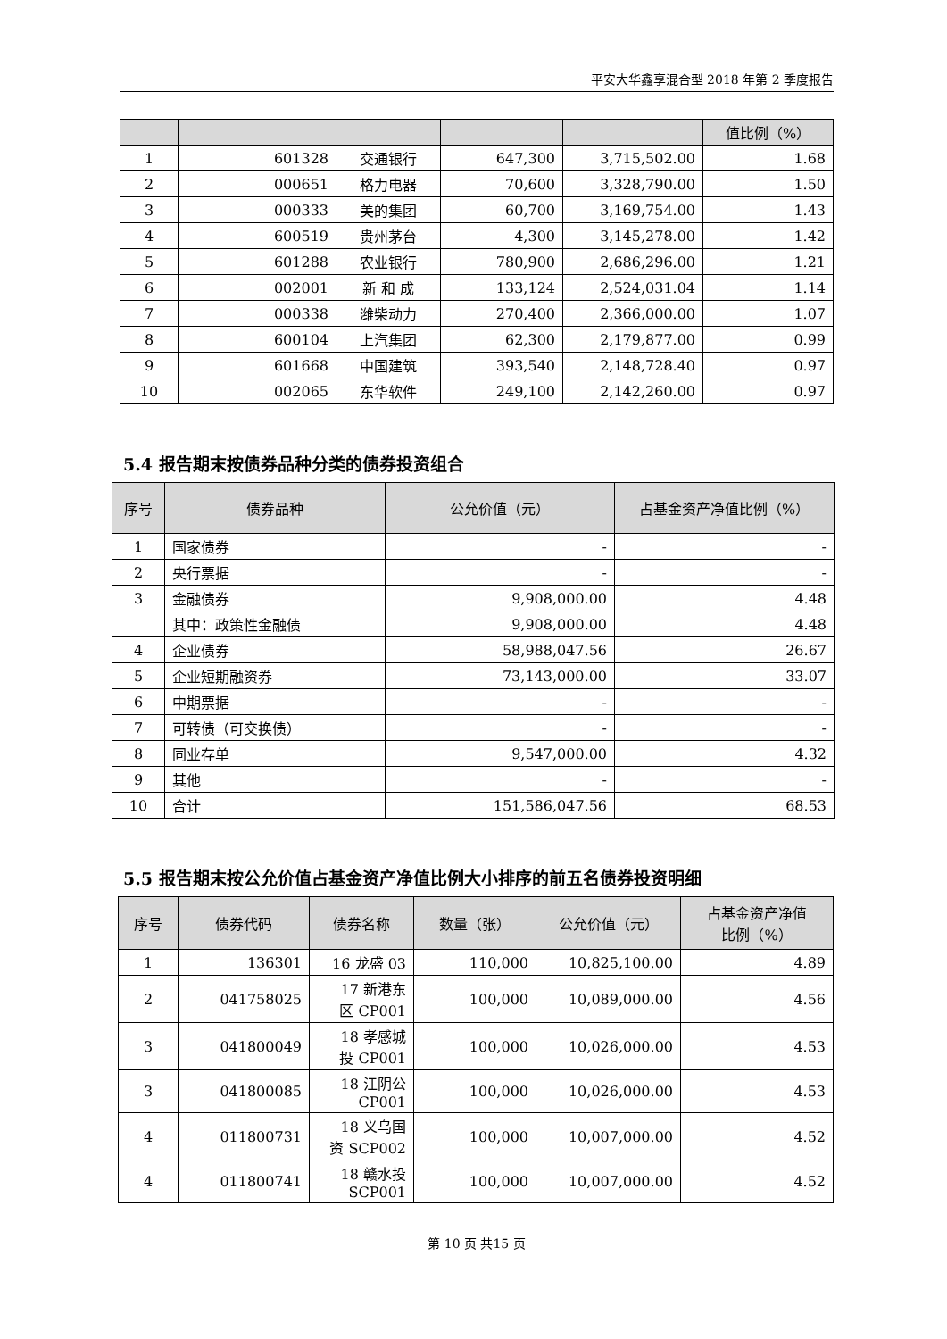平安大华鑫享混合型 2018 年第 2 季度报告
| | | | | | 值比例（%） |
| --- | --- | --- | --- | --- | --- |
| 1 | 601328 | 交通银行 | 647,300 | 3,715,502.00 | 1.68 |
| 2 | 000651 | 格力电器 | 70,600 | 3,328,790.00 | 1.50 |
| 3 | 000333 | 美的集团 | 60,700 | 3,169,754.00 | 1.43 |
| 4 | 600519 | 贵州茅台 | 4,300 | 3,145,278.00 | 1.42 |
| 5 | 601288 | 农业银行 | 780,900 | 2,686,296.00 | 1.21 |
| 6 | 002001 | 新 和 成 | 133,124 | 2,524,031.04 | 1.14 |
| 7 | 000338 | 潍柴动力 | 270,400 | 2,366,000.00 | 1.07 |
| 8 | 600104 | 上汽集团 | 62,300 | 2,179,877.00 | 0.99 |
| 9 | 601668 | 中国建筑 | 393,540 | 2,148,728.40 | 0.97 |
| 10 | 002065 | 东华软件 | 249,100 | 2,142,260.00 | 0.97 |
5.4 报告期末按债券品种分类的债券投资组合
| 序号 | 债券品种 | 公允价值（元） | 占基金资产净值比例（%） |
| --- | --- | --- | --- |
| 1 | 国家债券 | - | - |
| 2 | 央行票据 | - | - |
| 3 | 金融债券 | 9,908,000.00 | 4.48 |
| | 其中：政策性金融债 | 9,908,000.00 | 4.48 |
| 4 | 企业债券 | 58,988,047.56 | 26.67 |
| 5 | 企业短期融资券 | 73,143,000.00 | 33.07 |
| 6 | 中期票据 | - | - |
| 7 | 可转债（可交换债） | - | - |
| 8 | 同业存单 | 9,547,000.00 | 4.32 |
| 9 | 其他 | - | - |
| 10 | 合计 | 151,586,047.56 | 68.53 |
5.5 报告期末按公允价值占基金资产净值比例大小排序的前五名债券投资明细
| 序号 | 债券代码 | 债券名称 | 数量（张） | 公允价值（元） | 占基金资产净值 比例（%） |
| --- | --- | --- | --- | --- | --- |
| 1 | 136301 | 16 龙盛 03 | 110,000 | 10,825,100.00 | 4.89 |
| 2 | 041758025 | 17 新港东 区 CP001 | 100,000 | 10,089,000.00 | 4.56 |
| 3 | 041800049 | 18 孝感城 投 CP001 | 100,000 | 10,026,000.00 | 4.53 |
| 3 | 041800085 | 18 江阴公 CP001 | 100,000 | 10,026,000.00 | 4.53 |
| 4 | 011800731 | 18 义乌国 资 SCP002 | 100,000 | 10,007,000.00 | 4.52 |
| 4 | 011800741 | 18 赣水投 SCP001 | 100,000 | 10,007,000.00 | 4.52 |
第 10 页 共15 页